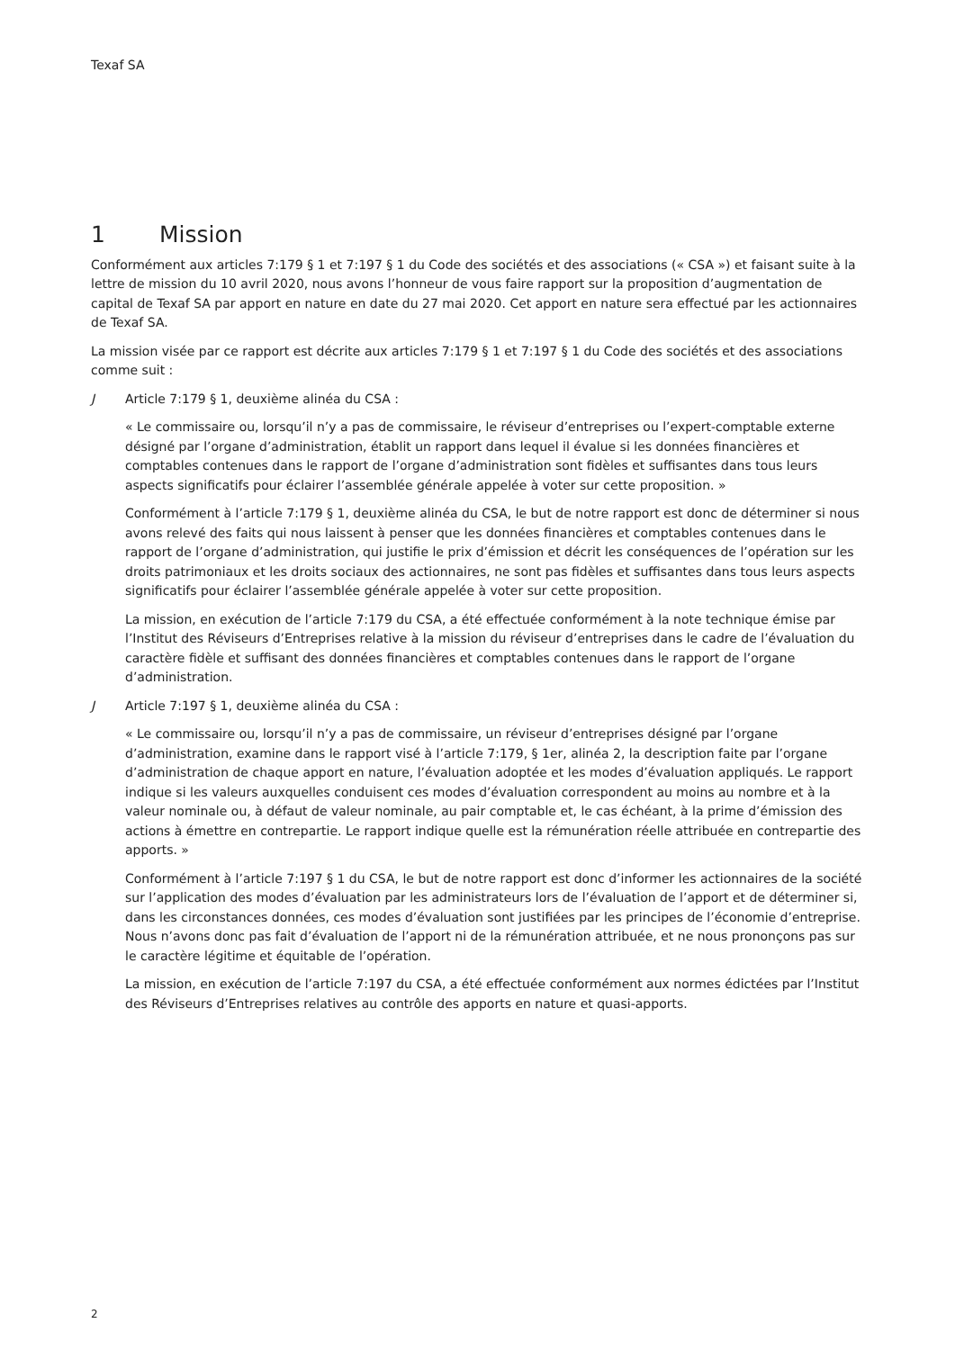Texaf SA
1 Mission
Conformément aux articles 7:179 § 1 et 7:197 § 1 du Code des sociétés et des associations (« CSA ») et faisant suite à la lettre de mission du 10 avril 2020, nous avons l’honneur de vous faire rapport sur la proposition d’augmentation de capital de Texaf SA par apport en nature en date du 27 mai 2020. Cet apport en nature sera effectué par les actionnaires de Texaf SA.
La mission visée par ce rapport est décrite aux articles 7:179 § 1 et 7:197 § 1 du Code des sociétés et des associations comme suit :
J Article 7:179 § 1, deuxième alinéa du CSA :
« Le commissaire ou, lorsqu’il n’y a pas de commissaire, le réviseur d’entreprises ou l’expert-comptable externe désigné par l’organe d’administration, établit un rapport dans lequel il évalue si les données financières et comptables contenues dans le rapport de l’organe d’administration sont fidèles et suffisantes dans tous leurs aspects significatifs pour éclairer l’assemblée générale appelée à voter sur cette proposition. »
Conformément à l’article 7:179 § 1, deuxième alinéa du CSA, le but de notre rapport est donc de déterminer si nous avons relevé des faits qui nous laissent à penser que les données financières et comptables contenues dans le rapport de l’organe d’administration, qui justifie le prix d’émission et décrit les conséquences de l’opération sur les droits patrimoniaux et les droits sociaux des actionnaires, ne sont pas fidèles et suffisantes dans tous leurs aspects significatifs pour éclairer l’assemblée générale appelée à voter sur cette proposition.
La mission, en exécution de l’article 7:179 du CSA, a été effectuée conformément à la note technique émise par l’Institut des Réviseurs d’Entreprises relative à la mission du réviseur d’entreprises dans le cadre de l’évaluation du caractère fidèle et suffisant des données financières et comptables contenues dans le rapport de l’organe d’administration.
J Article 7:197 § 1, deuxième alinéa du CSA :
« Le commissaire ou, lorsqu’il n’y a pas de commissaire, un réviseur d’entreprises désigné par l’organe d’administration, examine dans le rapport visé à l’article 7:179, § 1er, alinéa 2, la description faite par l’organe d’administration de chaque apport en nature, l’évaluation adoptée et les modes d’évaluation appliqués. Le rapport indique si les valeurs auxquelles conduisent ces modes d’évaluation correspondent au moins au nombre et à la valeur nominale ou, à défaut de valeur nominale, au pair comptable et, le cas échéant, à la prime d’émission des actions à émettre en contrepartie. Le rapport indique quelle est la rémunération réelle attribuée en contrepartie des apports. »
Conformément à l’article 7:197 § 1 du CSA, le but de notre rapport est donc d’informer les actionnaires de la société sur l’application des modes d’évaluation par les administrateurs lors de l’évaluation de l’apport et de déterminer si, dans les circonstances données, ces modes d’évaluation sont justifiées par les principes de l’économie d’entreprise. Nous n’avons donc pas fait d’évaluation de l’apport ni de la rémunération attribuée, et ne nous prononçons pas sur le caractère légitime et équitable de l’opération.
La mission, en exécution de l’article 7:197 du CSA, a été effectuée conformément aux normes édictées par l’Institut des Réviseurs d’Entreprises relatives au contrôle des apports en nature et quasi-apports.
2